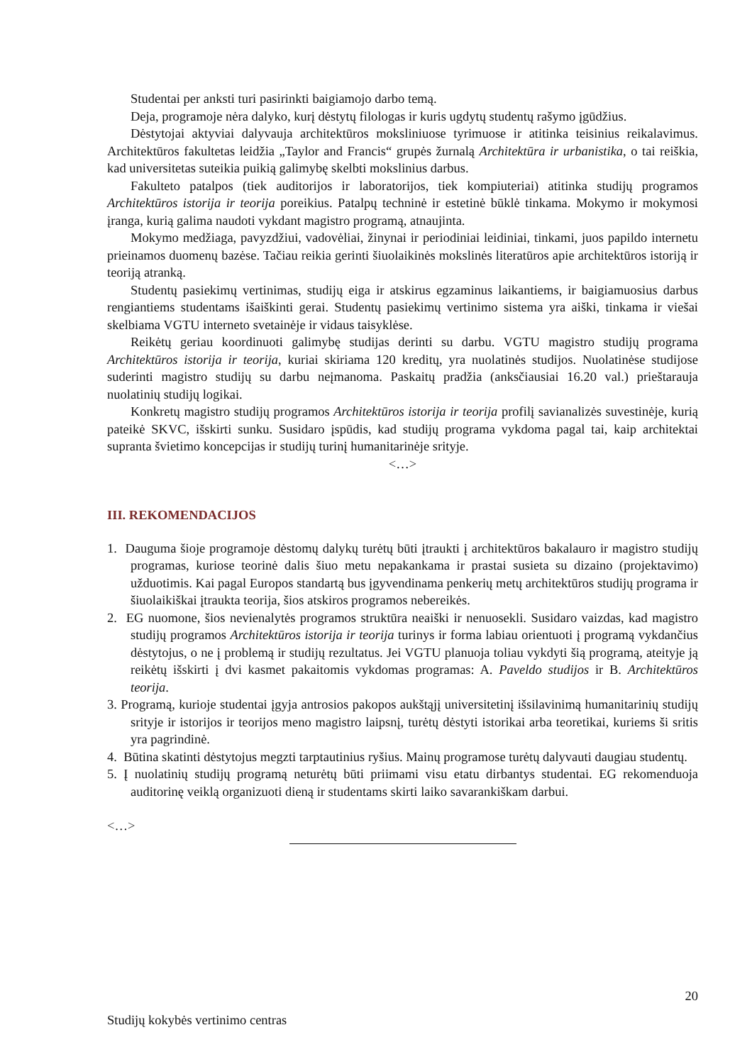Studentai per anksti turi pasirinkti baigiamojo darbo temą.
Deja, programoje nėra dalyko, kurį dėstytų filologas ir kuris ugdytų studentų rašymo įgūdžius.
Dėstytojai aktyviai dalyvauja architektūros moksliniuose tyrimuose ir atitinka teisinius reikalavimus. Architektūros fakultetas leidžia „Taylor and Francis“ grupės žurnalą Architektūra ir urbanistika, o tai reiškia, kad universitetas suteikia puikią galimybę skelbti mokslinius darbus.
Fakulteto patalpos (tiek auditorijos ir laboratorijos, tiek kompiuteriai) atitinka studijų programos Architektūros istorija ir teorija poreikius. Patalpų techninė ir estetinė būklė tinkama. Mokymo ir mokymosi įranga, kurią galima naudoti vykdant magistro programą, atnaujinta.
Mokymo medžiaga, pavyzdžiui, vadovėliai, žinynai ir periodiniai leidiniai, tinkami, juos papildo internetu prieinamos duomenų bazėse. Tačiau reikia gerinti šiuolaikinės mokslinės literatūros apie architektūros istoriją ir teoriją atranką.
Studentų pasiekimų vertinimas, studijų eiga ir atskirus egzaminus laikantiems, ir baigiamuosius darbus rengiantiems studentams išaiškinti gerai. Studentų pasiekimų vertinimo sistema yra aiški, tinkama ir viešai skelbiama VGTU interneto svetainėje ir vidaus taisyklėse.
Reikėtų geriau koordinuoti galimybę studijas derinti su darbu. VGTU magistro studijų programa Architektūros istorija ir teorija, kuriai skiriama 120 kreditų, yra nuolatinės studijos. Nuolatinėse studijose suderinti magistro studijų su darbu neįmanoma. Paskaitų pradžia (anksčiausiai 16.20 val.) prieštarauja nuolatinių studijų logikai.
Konkretų magistro studijų programos Architektūros istorija ir teorija profilį savianalizės suvestinėje, kurią pateikė SKVC, išskirti sunku. Susidaro įspūdis, kad studijų programa vykdoma pagal tai, kaip architektai supranta švietimo koncepcijas ir studijų turinį humanitarinėje srityje.
<…>
III. REKOMENDACIJOS
1. Dauguma šioje programoje dėstomų dalykų turėtų būti įtraukti į architektūros bakalauro ir magistro studijų programas, kuriose teorinė dalis šiuo metu nepakankama ir prastai susieta su dizaino (projektavimo) užduotimis. Kai pagal Europos standartą bus įgyvendinama penkerių metų architektūros studijų programa ir šiuolaikiškai įtraukta teorija, šios atskiros programos nebereikės.
2. EG nuomone, šios nevienalytės programos struktūra neaiški ir nenuosekli. Susidaro vaizdas, kad magistro studijų programos Architektūros istorija ir teorija turinys ir forma labiau orientuoti į programą vykdančius dėstytojus, o ne į problemą ir studijų rezultatus. Jei VGTU planuoja toliau vykdyti šią programą, ateityje ją reikėtų išskirti į dvi kasmet pakaitomis vykdomas programas: A. Paveldo studijos ir B. Architektūros teorija.
3. Programą, kurioje studentai įgyja antrosios pakopos aukštąjį universitetinį išsilavinimą humanitarinių studijų srityje ir istorijos ir teorijos meno magistro laipsnį, turėtų dėstyti istorikai arba teoretikai, kuriems ši sritis yra pagrindinė.
4. Būtina skatinti dėstytojus megzti tarptautinius ryšius. Mainų programose turėtų dalyvauti daugiau studentų.
5. Į nuolatinių studijų programą neturėtų būti priimami visu etatu dirbantys studentai. EG rekomenduoja auditorinę veiklą organizuoti dieną ir studentams skirti laiko savarankiškam darbui.
<…>
20
Studijų kokybės vertinimo centras